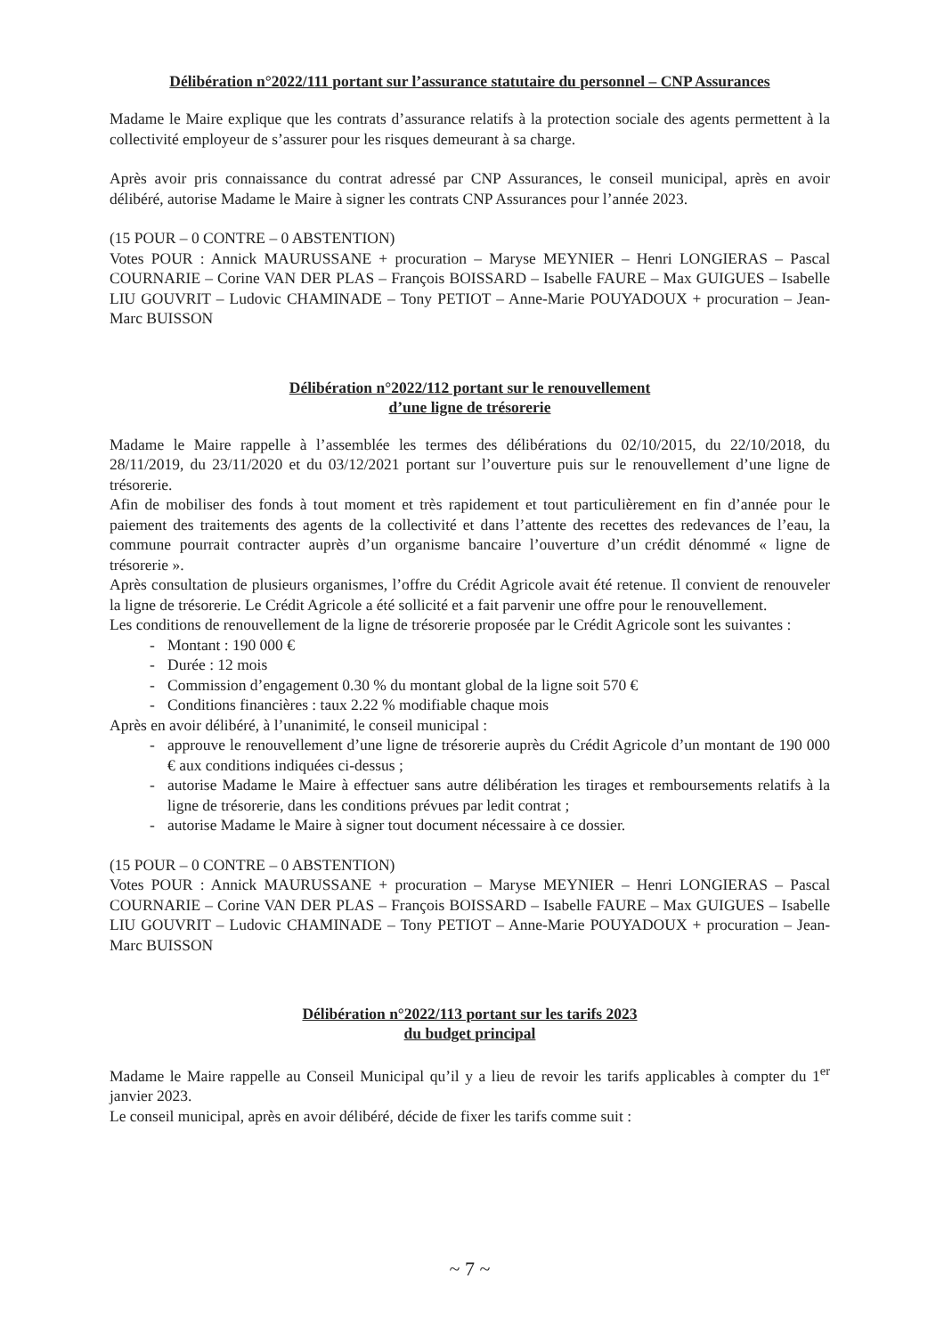Délibération n°2022/111 portant sur l’assurance statutaire du personnel – CNP Assurances
Madame le Maire explique que les contrats d’assurance relatifs à la protection sociale des agents permettent à la collectivité employeur de s’assurer pour les risques demeurant à sa charge.
Après avoir pris connaissance du contrat adressé par CNP Assurances, le conseil municipal, après en avoir délibéré, autorise Madame le Maire à signer les contrats CNP Assurances pour l’année 2023.
(15 POUR – 0 CONTRE – 0 ABSTENTION)
Votes POUR : Annick MAURUSSANE + procuration – Maryse MEYNIER – Henri LONGIERAS – Pascal COURNARIE – Corine VAN DER PLAS – François BOISSARD – Isabelle FAURE – Max GUIGUES – Isabelle LIU GOUVRIT – Ludovic CHAMINADE – Tony PETIOT – Anne-Marie POUYADOUX + procuration – Jean-Marc BUISSON
Délibération n°2022/112 portant sur le renouvellement
d’une ligne de trésorerie
Madame le Maire rappelle à l’assemblée les termes des délibérations du 02/10/2015, du 22/10/2018, du 28/11/2019, du 23/11/2020 et du 03/12/2021 portant sur l’ouverture puis sur le renouvellement d’une ligne de trésorerie.
Afin de mobiliser des fonds à tout moment et très rapidement et tout particulièrement en fin d’année pour le paiement des traitements des agents de la collectivité et dans l’attente des recettes des redevances de l’eau, la commune pourrait contracter auprès d’un organisme bancaire l’ouverture d’un crédit dénommé « ligne de trésorerie ».
Après consultation de plusieurs organismes, l’offre du Crédit Agricole avait été retenue. Il convient de renouveler la ligne de trésorerie. Le Crédit Agricole a été sollicité et a fait parvenir une offre pour le renouvellement.
Les conditions de renouvellement de la ligne de trésorerie proposée par le Crédit Agricole sont les suivantes :
- Montant : 190 000 €
- Durée : 12 mois
- Commission d’engagement 0.30 % du montant global de la ligne soit 570 €
- Conditions financières : taux 2.22 % modifiable chaque mois
Après en avoir délibéré, à l’unanimité, le conseil municipal :
- approuve le renouvellement d’une ligne de trésorerie auprès du Crédit Agricole d’un montant de 190 000 € aux conditions indiquées ci-dessus ;
- autorise Madame le Maire à effectuer sans autre délibération les tirages et remboursements relatifs à la ligne de trésorerie, dans les conditions prévues par ledit contrat ;
- autorise Madame le Maire à signer tout document nécessaire à ce dossier.
(15 POUR – 0 CONTRE – 0 ABSTENTION)
Votes POUR : Annick MAURUSSANE + procuration – Maryse MEYNIER – Henri LONGIERAS – Pascal COURNARIE – Corine VAN DER PLAS – François BOISSARD – Isabelle FAURE – Max GUIGUES – Isabelle LIU GOUVRIT – Ludovic CHAMINADE – Tony PETIOT – Anne-Marie POUYADOUX + procuration – Jean-Marc BUISSON
Délibération n°2022/113 portant sur les tarifs 2023
du budget principal
Madame le Maire rappelle au Conseil Municipal qu’il y a lieu de revoir les tarifs applicables à compter du 1<sup>er</sup> janvier 2023.
Le conseil municipal, après en avoir délibéré, décide de fixer les tarifs comme suit :
~ 7 ~